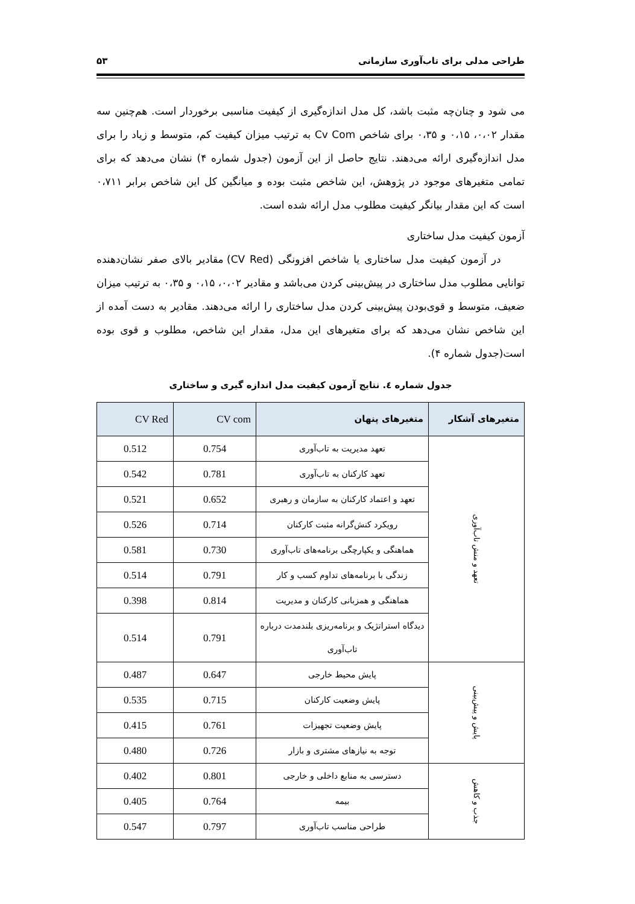طراحی مدلی برای تاب‌آوری سازمانی ۵۳
می شود و چنان‌چه مثبت باشد، کل مدل اندازه‌گیری از کیفیت مناسبی برخوردار است. هم‌چنین سه مقدار ۰،۰۲، ۰،۱۵ و ۰،۳۵ برای شاخص Cv Com به ترتیب میزان کیفیت کم، متوسط و زیاد را برای مدل اندازه‌گیری ارائه می‌دهند. نتایج حاصل از این آزمون (جدول شماره ۴) نشان می‌دهد که برای تمامی متغیرهای موجود در پژوهش، این شاخص مثبت بوده و میانگین کل این شاخص برابر ۰،۷۱۱ است که این مقدار بیانگر کیفیت مطلوب مدل ارائه شده است.
آزمون کیفیت مدل ساختاری
در آزمون کیفیت مدل ساختاری یا شاخص افزونگی (CV Red) مقادیر بالای صفر نشان‌دهنده توانایی مطلوب مدل ساختاری در پیش‌بینی کردن می‌باشد و مقادیر ۰،۰۲، ۰،۱۵ و ۰،۳۵ به ترتیب میزان ضعیف، متوسط و قوی‌بودن پیش‌بینی کردن مدل ساختاری را ارائه می‌دهند. مقادیر به دست آمده از این شاخص نشان می‌دهد که برای متغیرهای این مدل، مقدار این شاخص، مطلوب و قوی بوده است(جدول شماره ۴).
جدول شماره ٤. نتایج آزمون کیفیت مدل اندازه گیری و ساختاری
| متغیرهای آشکار | متغیرهای پنهان | CV com | CV Red |
| --- | --- | --- | --- |
| تعهد و منش تاب‌آوری | تعهد مدیریت به تاب‌آوری | 0.754 | 0.512 |
| | تعهد کارکنان به تاب‌آوری | 0.781 | 0.542 |
| | تعهد و اعتماد کارکنان به سازمان و رهبری | 0.652 | 0.521 |
| | رویکرد کنش‌گرانه مثبت کارکنان | 0.714 | 0.526 |
| | هماهنگی و یکپارچگی برنامه‌های تاب‌آوری | 0.730 | 0.581 |
| | زندگی با برنامه‌های تداوم کسب و کار | 0.791 | 0.514 |
| | هماهنگی و همزبانی کارکنان و مدیریت | 0.814 | 0.398 |
| | دیدگاه استراتژیک و برنامه‌ریزی بلندمدت درباره تاب‌آوری | 0.791 | 0.514 |
| پایش و پیش‌بینی | پایش محیط خارجی | 0.647 | 0.487 |
| | پایش وضعیت کارکنان | 0.715 | 0.535 |
| | پایش وضعیت تجهیزات | 0.761 | 0.415 |
| | توجه به نیازهای مشتری و بازار | 0.726 | 0.480 |
| جذب و کاهش | دسترسی به منابع داخلی و خارجی | 0.801 | 0.402 |
| | بیمه | 0.764 | 0.405 |
| | طراحی مناسب تاب‌آوری | 0.797 | 0.547 |